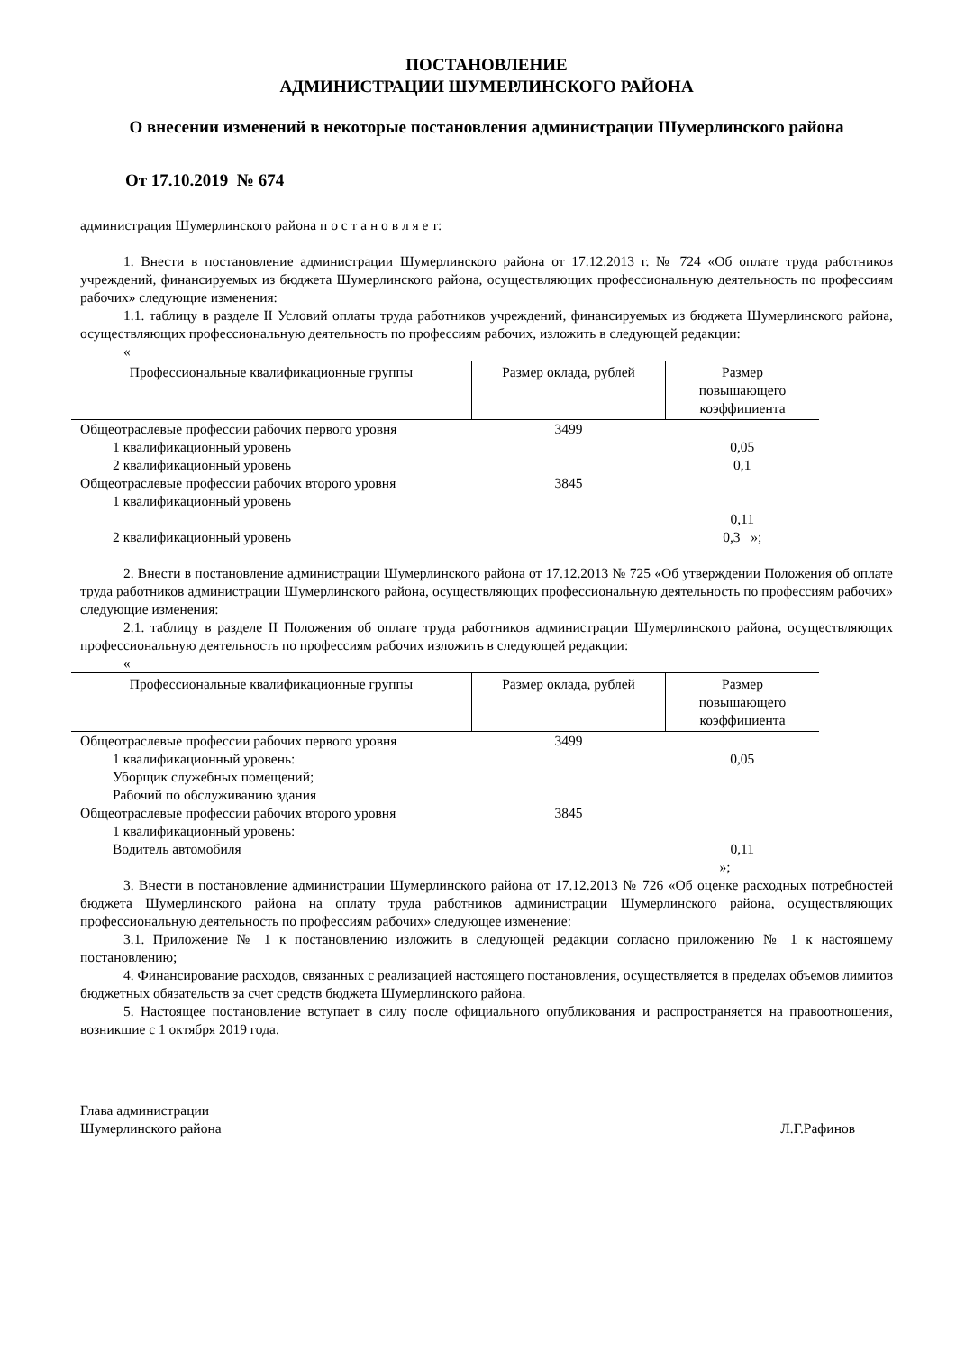ПОСТАНОВЛЕНИЕ
АДМИНИСТРАЦИИ ШУМЕРЛИНСКОГО РАЙОНА
О внесении изменений в некоторые постановления администрации Шумерлинского района
От 17.10.2019 № 674
администрация Шумерлинского района п о с т а н о в л я е т:
1. Внести в постановление администрации Шумерлинского района от 17.12.2013 г. № 724 «Об оплате труда работников учреждений, финансируемых из бюджета Шумерлинского района, осуществляющих профессиональную деятельность по профессиям рабочих» следующие изменения:
1.1. таблицу в разделе II Условий оплаты труда работников учреждений, финансируемых из бюджета Шумерлинского района, осуществляющих профессиональную деятельность по профессиям рабочих, изложить в следующей редакции:
«
| Профессиональные квалификационные группы | Размер оклада, рублей | Размер повышающего коэффициента |
| --- | --- | --- |
| Общеотраслевые профессии рабочих первого уровня | 3499 | |
| 1 квалификационный уровень | | 0,05 |
| 2 квалификационный уровень | | 0,1 |
| Общеотраслевые профессии рабочих второго уровня | 3845 | |
| 1 квалификационный уровень | | |
| | | 0,11 |
| 2 квалификационный уровень | | 0,3 »; |
2. Внести в постановление администрации Шумерлинского района от 17.12.2013 № 725 «Об утверждении Положения об оплате труда работников администрации Шумерлинского района, осуществляющих профессиональную деятельность по профессиям рабочих» следующие изменения:
2.1. таблицу в разделе II Положения об оплате труда работников администрации Шумерлинского района, осуществляющих профессиональную деятельность по профессиям рабочих изложить в следующей редакции:
«
| Профессиональные квалификационные группы | Размер оклада, рублей | Размер повышающего коэффициента |
| --- | --- | --- |
| Общеотраслевые профессии рабочих первого уровня | 3499 | |
| 1 квалификационный уровень: | | 0,05 |
| Уборщик служебных помещений; | | |
| Рабочий по обслуживанию здания | | |
| Общеотраслевые профессии рабочих второго уровня | 3845 | |
| 1 квалификационный уровень: | | |
| Водитель автомобиля | | 0,11 |
| | | »; |
3. Внести в постановление администрации Шумерлинского района от 17.12.2013 № 726 «Об оценке расходных потребностей бюджета Шумерлинского района на оплату труда работников администрации Шумерлинского района, осуществляющих профессиональную деятельность по профессиям рабочих» следующее изменение:
3.1. Приложение № 1 к постановлению изложить в следующей редакции согласно приложению № 1 к настоящему постановлению;
4. Финансирование расходов, связанных с реализацией настоящего постановления, осуществляется в пределах объемов лимитов бюджетных обязательств за счет средств бюджета Шумерлинского района.
5. Настоящее постановление вступает в силу после официального опубликования и распространяется на правоотношения, возникшие с 1 октября 2019 года.
Глава администрации
Шумерлинского района
Л.Г.Рафинов